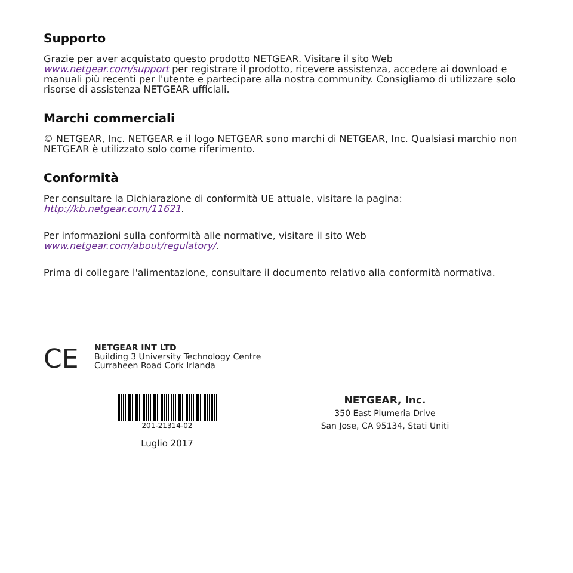Supporto
Grazie per aver acquistato questo prodotto NETGEAR. Visitare il sito Web www.netgear.com/support per registrare il prodotto, ricevere assistenza, accedere ai download e manuali più recenti per l'utente e partecipare alla nostra community. Consigliamo di utilizzare solo risorse di assistenza NETGEAR ufficiali.
Marchi commerciali
© NETGEAR, Inc. NETGEAR e il logo NETGEAR sono marchi di NETGEAR, Inc. Qualsiasi marchio non NETGEAR è utilizzato solo come riferimento.
Conformità
Per consultare la Dichiarazione di conformità UE attuale, visitare la pagina:
http://kb.netgear.com/11621.
Per informazioni sulla conformità alle normative, visitare il sito Web
www.netgear.com/about/regulatory/.
Prima di collegare l'alimentazione, consultare il documento relativo alla conformità normativa.
CE
NETGEAR INT LTD
Building 3 University Technology Centre
Curraheen Road Cork Irlanda
201-21314-02
Luglio 2017
NETGEAR, Inc.
350 East Plumeria Drive
San Jose, CA 95134, Stati Uniti